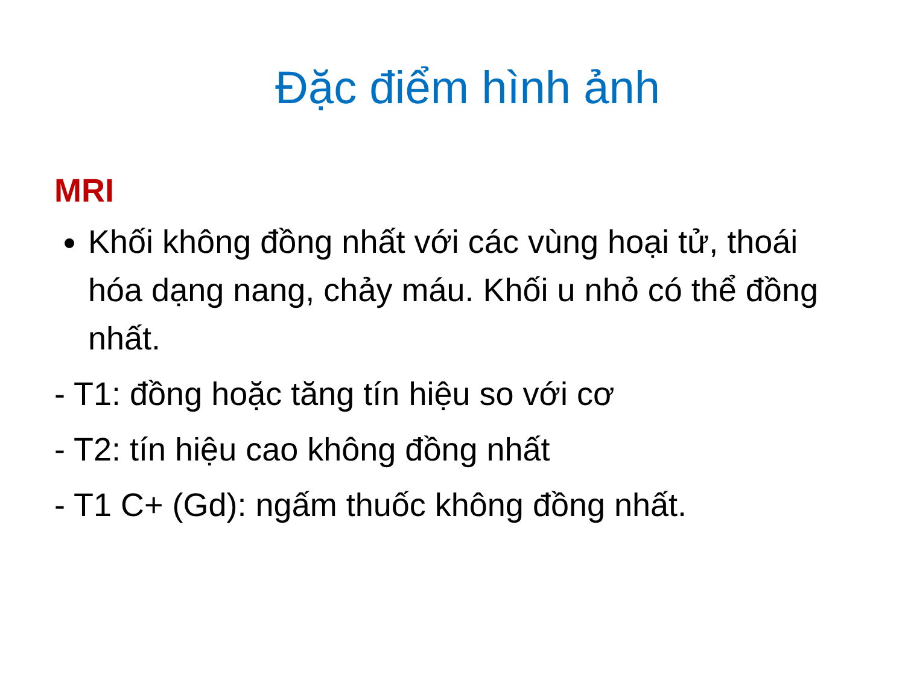Đặc điểm hình ảnh
MRI
Khối không đồng nhất với các vùng hoại tử, thoái hóa dạng nang, chảy máu. Khối u nhỏ có thể đồng nhất.
- T1: đồng hoặc tăng tín hiệu so với cơ
- T2: tín hiệu cao không đồng nhất
- T1 C+ (Gd): ngấm thuốc không đồng nhất.